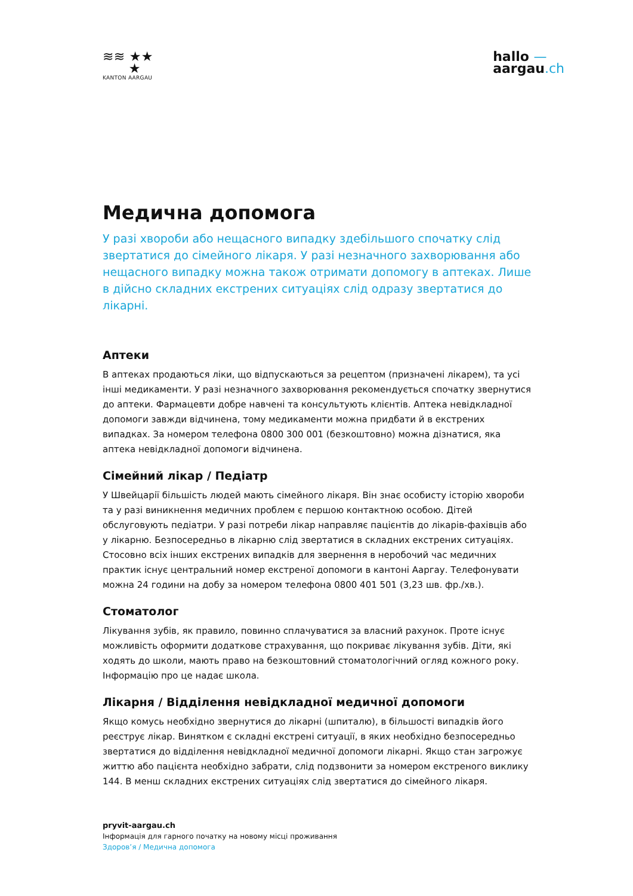≋≋ ★★
★
KANTON AARGAU
hallo —
aargau.ch
Медична допомога
У разі хвороби або нещасного випадку здебільшого спочатку слід звертатися до сімейного лікаря. У разі незначного захворювання або нещасного випадку можна також отримати допомогу в аптеках. Лише в дійсно складних екстрених ситуаціях слід одразу звертатися до лікарні.
Аптеки
В аптеках продаються ліки, що відпускаються за рецептом (призначені лікарем), та усі інші медикаменти. У разі незначного захворювання рекомендується спочатку звернутися до аптеки. Фармацевти добре навчені та консультують клієнтів. Аптека невідкладної допомоги завжди відчинена, тому медикаменти можна придбати й в екстрених випадках. За номером телефона 0800 300 001 (безкоштовно) можна дізнатися, яка аптека невідкладної допомоги відчинена.
Сімейний лікар / Педіатр
У Швейцарії більшість людей мають сімейного лікаря. Він знає особисту історію хвороби та у разі виникнення медичних проблем є першою контактною особою. Дітей обслуговують педіатри. У разі потреби лікар направляє пацієнтів до лікарів-фахівців або у лікарню. Безпосередньо в лікарню слід звертатися в складних екстрених ситуаціях. Стосовно всіх інших екстрених випадків для звернення в неробочий час медичних практик існує центральний номер екстреної допомоги в кантоні Ааргау. Телефонувати можна 24 години на добу за номером телефона 0800 401 501 (3,23 шв. фр./хв.).
Стоматолог
Лікування зубів, як правило, повинно сплачуватися за власний рахунок. Проте існує можливість оформити додаткове страхування, що покриває лікування зубів. Діти, які ходять до школи, мають право на безкоштовний стоматологічний огляд кожного року. Інформацію про це надає школа.
Лікарня / Відділення невідкладної медичної допомоги
Якщо комусь необхідно звернутися до лікарні (шпиталю), в більшості випадків його реєструє лікар. Винятком є складні екстрені ситуації, в яких необхідно безпосередньо звертатися до відділення невідкладної медичної допомоги лікарні. Якщо стан загрожує життю або пацієнта необхідно забрати, слід подзвонити за номером екстреного виклику 144. В менш складних екстрених ситуаціях слід звертатися до сімейного лікаря.
pryvit-aargau.ch
Інформація для гарного початку на новому місці проживання
Здоров’я / Медична допомога